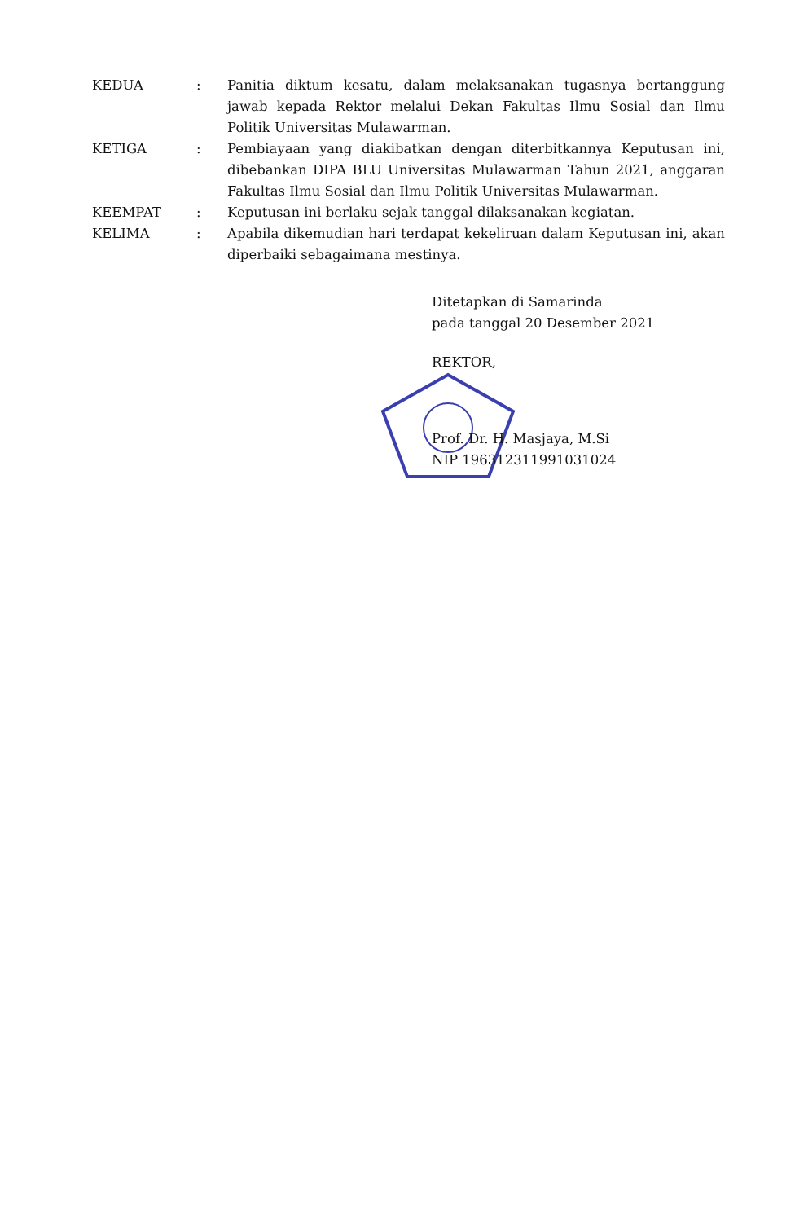KEDUA : Panitia diktum kesatu, dalam melaksanakan tugasnya bertanggung jawab kepada Rektor melalui Dekan Fakultas Ilmu Sosial dan Ilmu Politik Universitas Mulawarman.
KETIGA : Pembiayaan yang diakibatkan dengan diterbitkannya Keputusan ini, dibebankan DIPA BLU Universitas Mulawarman Tahun 2021, anggaran Fakultas Ilmu Sosial dan Ilmu Politik Universitas Mulawarman.
KEEMPAT : Keputusan ini berlaku sejak tanggal dilaksanakan kegiatan.
KELIMA : Apabila dikemudian hari terdapat kekeliruan dalam Keputusan ini, akan diperbaiki sebagaimana mestinya.
Ditetapkan di Samarinda
pada tanggal 20 Desember 2021
REKTOR,
Prof. Dr. H. Masjaya, M.Si
NIP 196312311991031024